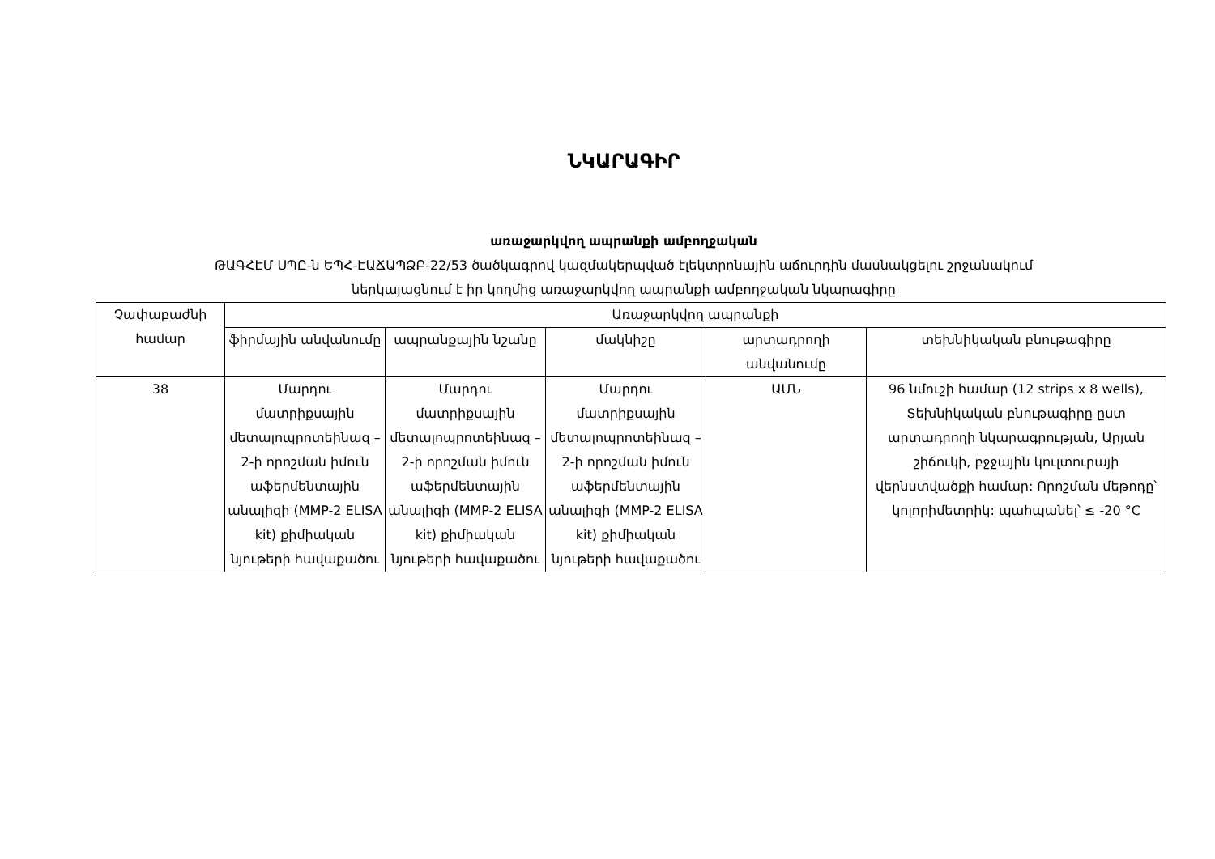ՆԿԱՐԱԳԻՐ
առաջարկվող ապրանքի ամբողջական
ԹԱԳՀԷՄ ՍՊԸ-ն ԵՊՀ-ԷԱՃԱՊՁԲ-22/53 ծածկագրով կազմակերպված էլեկտրոնային աճուրդին մասնակցելու շրջանակում
ներկայացնում է իր կողմից առաջարկվող ապրանքի ամբողջական նկարագիրը
| Չափաբաժնի համար | Առաջարկվող ապրանքի | | | | |
| --- | --- | --- | --- | --- | --- |
| | ֆիրմային անվանումը | ապրանքային նշանը | մակնիշը | արտադրողի անվանումը | տեխնիկական բնութագիրը |
| 38 | Մարդու մատրիքսային մետալոպրոտեինազ – 2-ի որոշման իմուն աֆերմենտային անալիզի (MMP-2 ELISA kit) քիմիական նյութերի հավաքածու | Մարդու մատրիքսային մետալոպրոտեինազ – 2-ի որոշման իմուն աֆերմենտային անալիզի (MMP-2 ELISA kit) քիմիական նյութերի հավաքածու | Մարդու մատրիքսային մետալոպրոտեինազ – 2-ի որոշման իմուն աֆերմենտային անալիզի (MMP-2 ELISA kit) քիմիական նյութերի հավաքածու | ԱՄՆ | 96 նմուշի համար (12 strips x 8 wells), Տեխնիկական բնութագիրը ըստ արտադրողի նկարագրության, Արյան շիճուկի, բջջային կուլտուրայի վերնստվածքի համար: Որոշման մեթոդը՝ կոլորիմետրիկ: պահպանել՝ ≤ -20 °C |